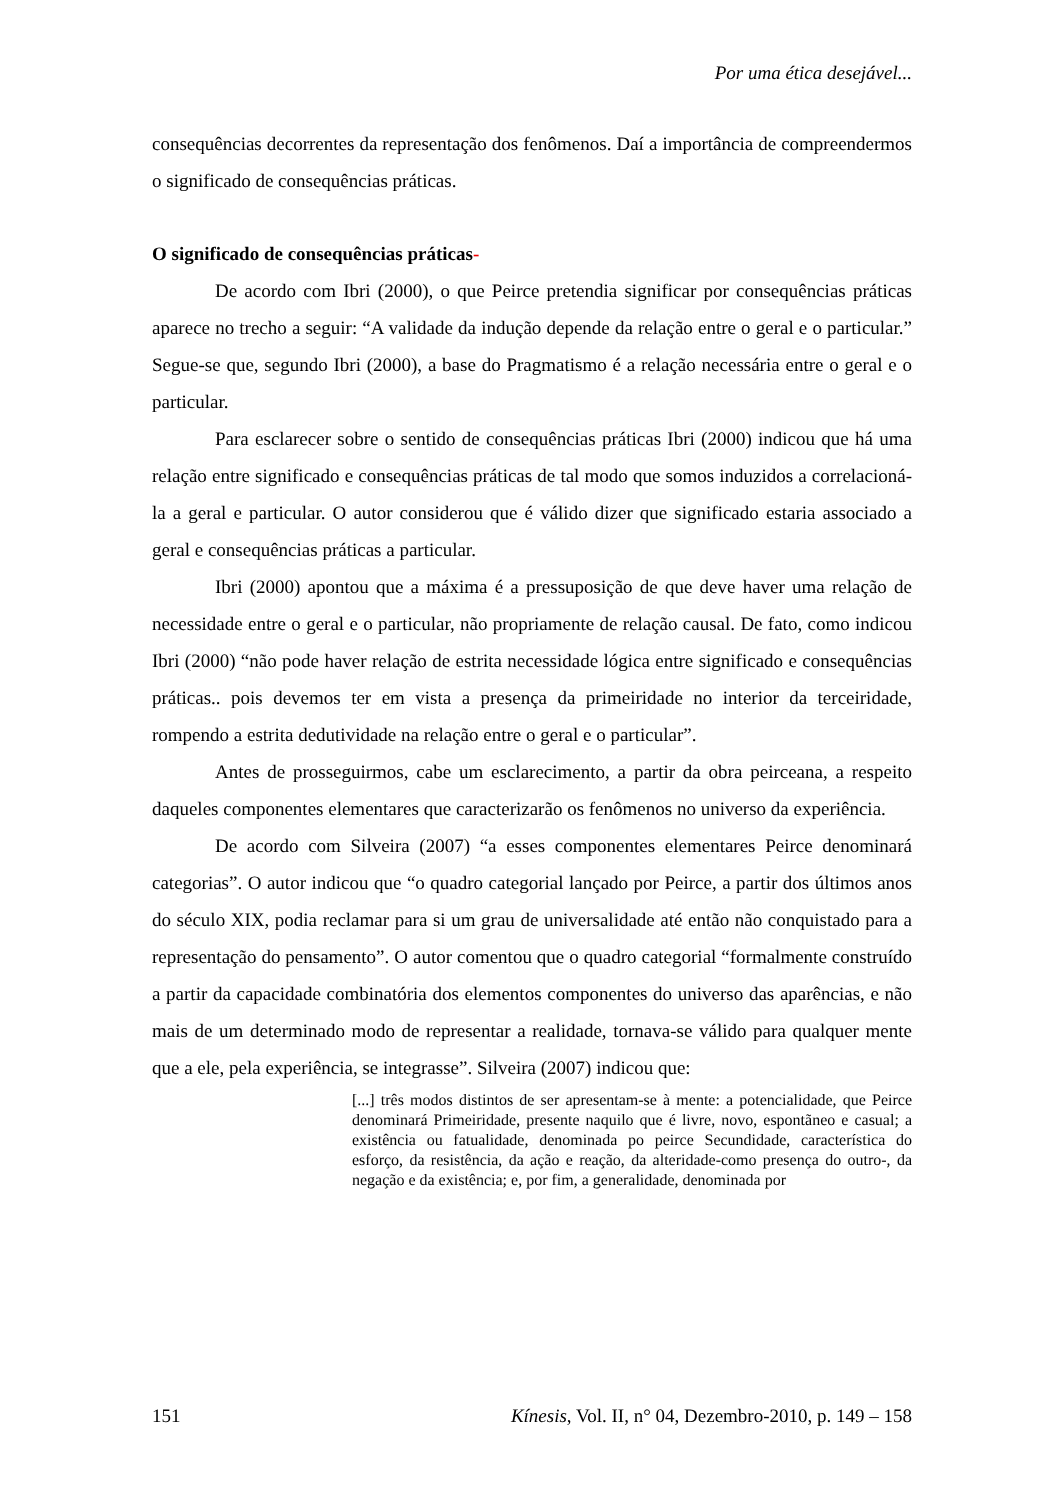Por uma ética desejável...
consequências decorrentes da representação dos fenômenos. Daí a importância de compreendermos o significado de consequências práticas.
O significado de consequências práticas-
De acordo com Ibri (2000), o que Peirce pretendia significar por consequências práticas aparece no trecho a seguir: “A validade da indução depende da relação entre o geral e o particular.” Segue-se que, segundo Ibri (2000), a base do Pragmatismo é a relação necessária entre o geral e o particular.
Para esclarecer sobre o sentido de consequências práticas Ibri (2000) indicou que há uma relação entre significado e consequências práticas de tal modo que somos induzidos a correlacioná-la a geral e particular. O autor considerou que é válido dizer que significado estaria associado a geral e consequências práticas a particular.
Ibri (2000) apontou que a máxima é a pressuposição de que deve haver uma relação de necessidade entre o geral e o particular, não propriamente de relação causal. De fato, como indicou Ibri (2000) “não pode haver relação de estrita necessidade lógica entre significado e consequências práticas.. pois devemos ter em vista a presença da primeiridade no interior da terceiridade, rompendo a estrita dedutividade na relação entre o geral e o particular”.
Antes de prosseguirmos, cabe um esclarecimento, a partir da obra peirceana, a respeito daqueles componentes elementares que caracterizarão os fenômenos no universo da experiência.
De acordo com Silveira (2007) “a esses componentes elementares Peirce denominará categorias”. O autor indicou que “o quadro categorial lançado por Peirce, a partir dos últimos anos do século XIX, podia reclamar para si um grau de universalidade até então não conquistado para a representação do pensamento”. O autor comentou que o quadro categorial “formalmente construído a partir da capacidade combinatória dos elementos componentes do universo das aparências, e não mais de um determinado modo de representar a realidade, tornava-se válido para qualquer mente que a ele, pela experiência, se integrasse”. Silveira (2007) indicou que:
[...] três modos distintos de ser apresentam-se à mente: a potencialidade, que Peirce denominará Primeiridade, presente naquilo que é livre, novo, espontãneo e casual; a existência ou fatualidade, denominada po peirce Secundidade, característica do esforço, da resistência, da ação e reação, da alteridade-como presença do outro-, da negação e da existência; e, por fim, a generalidade, denominada por
151 Kínesis, Vol. II, n° 04, Dezembro-2010, p. 149 – 158